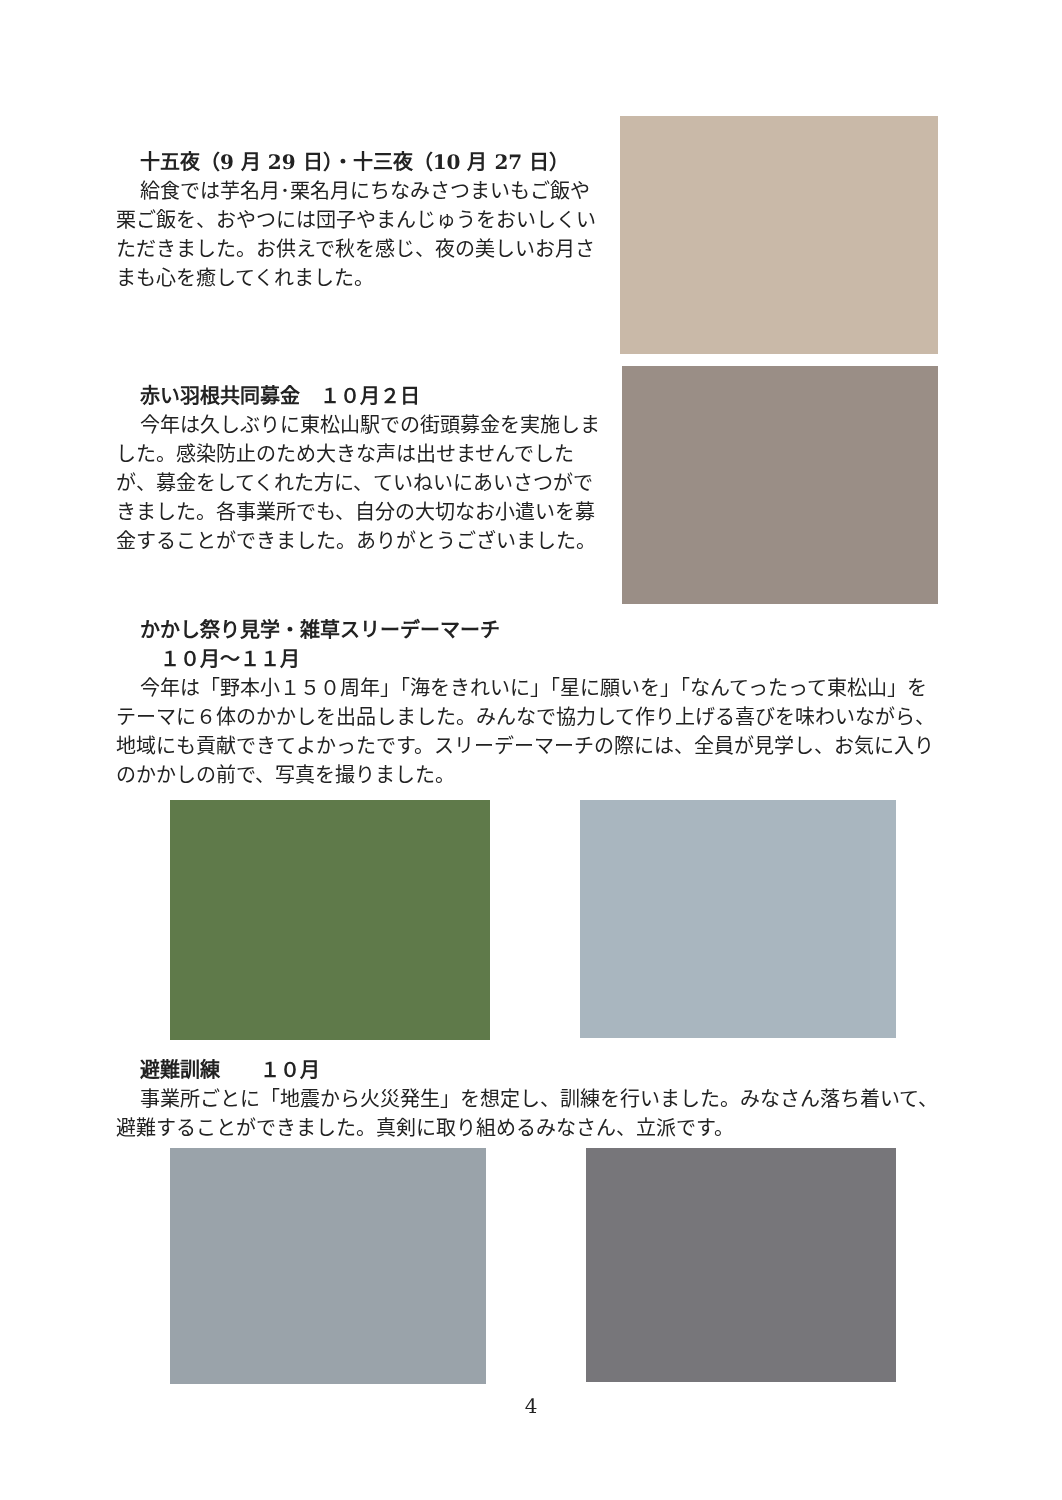十五夜（9 月 29 日）・十三夜（10 月 27 日）
給食では芋名月･栗名月にちなみさつまいもご飯や栗ご飯を、おやつには団子やまんじゅうをおいしくいただきました。お供えで秋を感じ、夜の美しいお月さまも心を癒してくれました。
赤い羽根共同募金　１０月２日
今年は久しぶりに東松山駅での街頭募金を実施しました。感染防止のため大きな声は出せませんでしたが、募金をしてくれた方に、ていねいにあいさつができました。各事業所でも、自分の大切なお小遣いを募金することができました。ありがとうございました。
かかし祭り見学・雑草スリーデーマーチ
　１０月～１１月
今年は「野本小１５０周年」「海をきれいに」「星に願いを」「なんてったって東松山」をテーマに６体のかかしを出品しました。みんなで協力して作り上げる喜びを味わいながら、地域にも貢献できてよかったです。スリーデーマーチの際には、全員が見学し、お気に入りのかかしの前で、写真を撮りました。
避難訓練　　１０月
事業所ごとに「地震から火災発生」を想定し、訓練を行いました。みなさん落ち着いて、避難することができました。真剣に取り組めるみなさん、立派です。
4